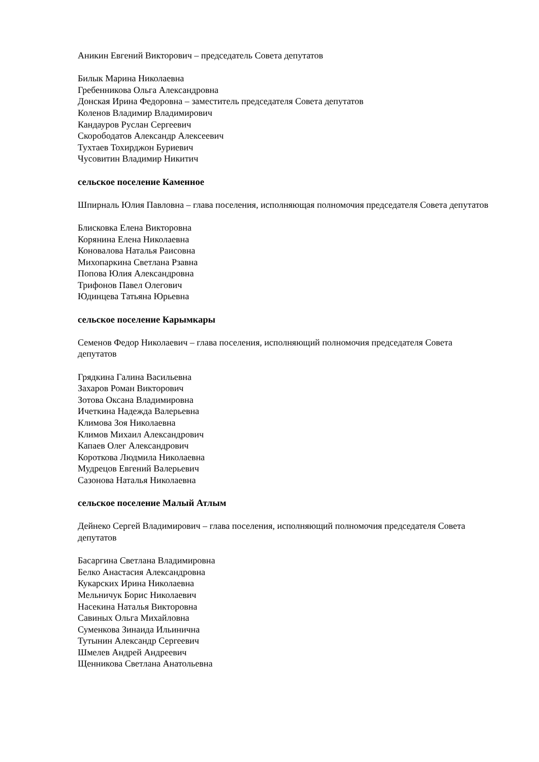Аникин Евгений Викторович – председатель Совета депутатов
Билык Марина Николаевна
Гребенникова Ольга Александровна
Донская Ирина Федоровна – заместитель председателя Совета депутатов
Коленов Владимир Владимирович
Кандауров Руслан Сергеевич
Скорободатов Александр Алексеевич
Тухтаев Тохирджон Буриевич
Чусовитин Владимир Никитич
сельское поселение Каменное
Шпирналь Юлия Павловна – глава поселения, исполняющая полномочия председателя Совета депутатов
Блисковка Елена Викторовна
Корянина Елена Николаевна
Коновалова Наталья Раисовна
Михопаркина Светлана Рзавна
Попова Юлия Александровна
Трифонов Павел Олегович
Юдинцева Татьяна Юрьевна
сельское поселение Карымкары
Семенов Федор Николаевич – глава поселения, исполняющий полномочия председателя Совета депутатов
Грядкина Галина Васильевна
Захаров Роман Викторович
Зотова Оксана Владимировна
Ичеткина Надежда Валерьевна
Климова Зоя Николаевна
Климов Михаил Александрович
Капаев Олег Александрович
Короткова Людмила Николаевна
Мудрецов Евгений Валерьевич
Сазонова Наталья Николаевна
сельское поселение Малый Атлым
Дейнеко Сергей Владимирович – глава поселения, исполняющий полномочия председателя Совета депутатов
Басаргина Светлана Владимировна
Белко Анастасия Александровна
Кукарских Ирина Николаевна
Мельничук Борис Николаевич
Насекина Наталья Викторовна
Савиных Ольга Михайловна
Суменкова Зинаида Ильинична
Тутынин Александр Сергеевич
Шмелев Андрей Андреевич
Щенникова Светлана Анатольевна